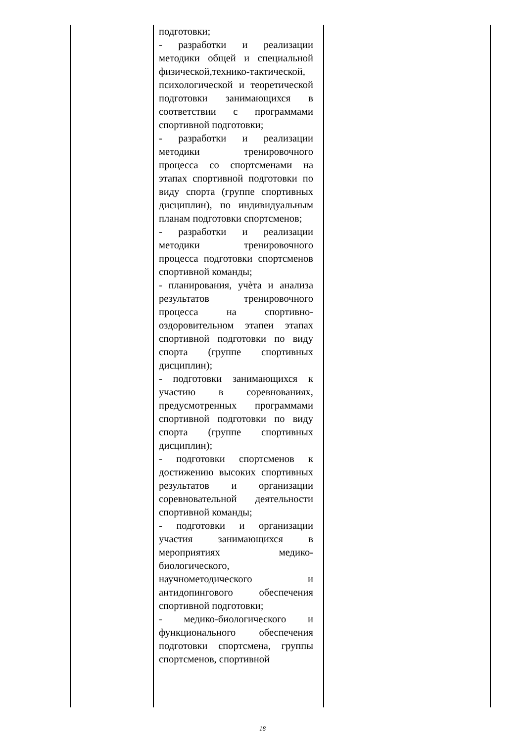| | подготовки; - разработки и реализации методики общей и специальной физической,технико-тактической, психологической и теоретической подготовки занимающихся в соответствии с программами спортивной подготовки; - разработки и реализации методики тренировочного процесса со спортсменами на этапах спортивной подготовки по виду спорта (группе спортивных дисциплин), по индивидуальным планам подготовки спортсменов; - разработки и реализации методики тренировочного процесса подготовки спортсменов спортивной команды; - планирования, учѐта и анализа результатов тренировочного процесса на спортивно-оздоровительном этапеи этапах спортивной подготовки по виду спорта (группе спортивных дисциплин); - подготовки занимающихся к участию в соревнованиях, предусмотренных программами спортивной подготовки по виду спорта (группе спортивных дисциплин); - подготовки спортсменов к достижению высоких спортивных результатов и организации соревновательной деятельности спортивной команды; - подготовки и организации участия занимающихся в мероприятиях медико-биологического, научнометодического и антидопингового обеспечения спортивной подготовки; - медико-биологического и функционального обеспечения подготовки спортсмена, группы спортсменов, спортивной | |
18